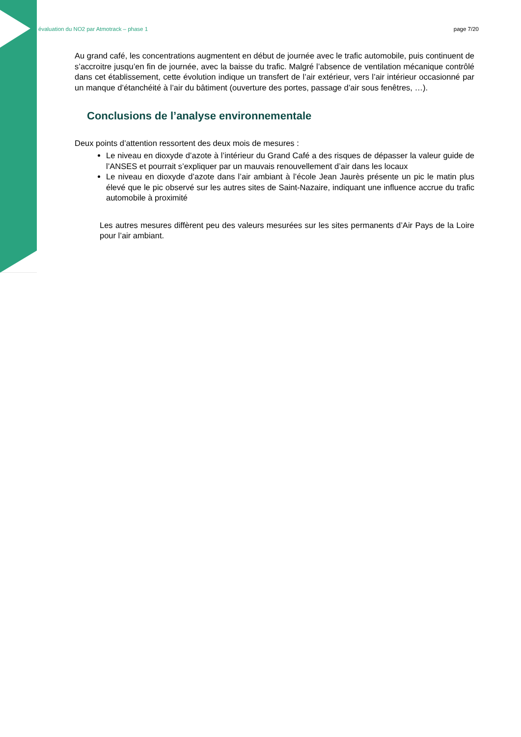évaluation du NO2 par Atmotrack – phase 1 page 7/20
Au grand café, les concentrations augmentent en début de journée avec le trafic automobile, puis continuent de s’accroitre jusqu’en fin de journée, avec la baisse du trafic. Malgré l’absence de ventilation mécanique contrôlé dans cet établissement, cette évolution indique un transfert de l’air extérieur, vers l’air intérieur occasionné par un manque d’étanchéité à l’air du bâtiment (ouverture des portes, passage d’air sous fenêtres, …).
Conclusions de l’analyse environnementale
Deux points d’attention ressortent des deux mois de mesures :
Le niveau en dioxyde d’azote à l’intérieur du Grand Café a des risques de dépasser la valeur guide de l’ANSES et pourrait s’expliquer par un mauvais renouvellement d’air dans les locaux
Le niveau en dioxyde d’azote dans l’air ambiant à l’école Jean Jaurès présente un pic le matin plus élevé que le pic observé sur les autres sites de Saint-Nazaire, indiquant une influence accrue du trafic automobile à proximité
Les autres mesures diffèrent peu des valeurs mesurées sur les sites permanents d’Air Pays de la Loire pour l’air ambiant.